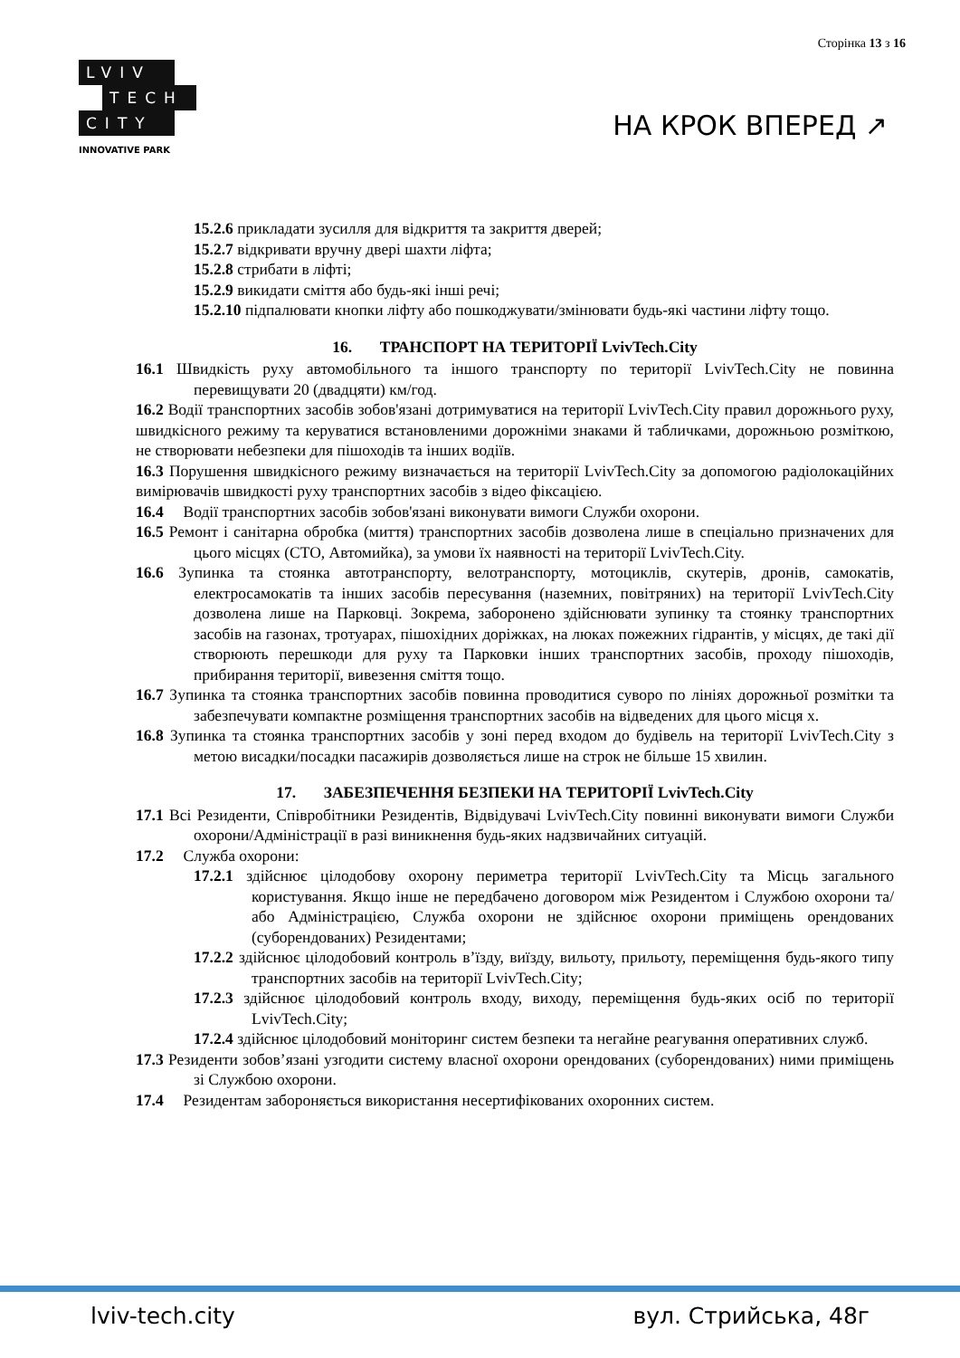Сторінка 13 з 16
LVIV
TECH
CITY
INNOVATIVE PARK
НА КРОК ВПЕРЕД ↗
15.2.6 прикладати зусилля для відкриття та закриття дверей;
15.2.7 відкривати вручну двері шахти ліфта;
15.2.8 стрибати в ліфті;
15.2.9 викидати сміття або будь-які інші речі;
15.2.10 підпалювати кнопки ліфту або пошкоджувати/змінювати будь-які частини ліфту тощо.
16. ТРАНСПОРТ НА ТЕРИТОРІЇ LvivTech.City
16.1 Швидкість руху автомобільного та іншого транспорту по території LvivTech.City не повинна перевищувати 20 (двадцяти) км/год.
16.2 Водії транспортних засобів зобов'язані дотримуватися на території LvivTech.City правил дорожнього руху, швидкісного режиму та керуватися встановленими дорожніми знаками й табличками, дорожньою розміткою, не створювати небезпеки для пішоходів та інших водіїв.
16.3 Порушення швидкісного режиму визначається на території LvivTech.City за допомогою радіолокаційних вимірювачів швидкості руху транспортних засобів з відео фіксацією.
16.4 Водії транспортних засобів зобов'язані виконувати вимоги Служби охорони.
16.5 Ремонт і санітарна обробка (миття) транспортних засобів дозволена лише в спеціально призначених для цього місцях (СТО, Автомийка), за умови їх наявності на території LvivTech.City.
16.6 Зупинка та стоянка автотранспорту, велотранспорту, мотоциклів, скутерів, дронів, самокатів, електросамокатів та інших засобів пересування (наземних, повітряних) на території LvivTech.City дозволена лише на Парковці. Зокрема, заборонено здійснювати зупинку та стоянку транспортних засобів на газонах, тротуарах, пішохідних доріжках, на люках пожежних гідрантів, у місцях, де такі дії створюють перешкоди для руху та Парковки інших транспортних засобів, проходу пішоходів, прибирання території, вивезення сміття тощо.
16.7 Зупинка та стоянка транспортних засобів повинна проводитися суворо по лініях дорожньої розмітки та забезпечувати компактне розміщення транспортних засобів на відведених для цього місця х.
16.8 Зупинка та стоянка транспортних засобів у зоні перед входом до будівель на території LvivTech.City з метою висадки/посадки пасажирів дозволяється лише на строк не більше 15 хвилин.
17. ЗАБЕЗПЕЧЕННЯ БЕЗПЕКИ НА ТЕРИТОРІЇ LvivTech.City
17.1 Всі Резиденти, Співробітники Резидентів, Відвідувачі LvivTech.City повинні виконувати вимоги Служби охорони/Адміністрації в разі виникнення будь-яких надзвичайних ситуацій.
17.2 Служба охорони:
17.2.1 здійснює цілодобову охорону периметра території LvivTech.City та Місць загального користування. Якщо інше не передбачено договором між Резидентом і Службою охорони та/або Адміністрацією, Служба охорони не здійснює охорони приміщень орендованих (суборендованих) Резидентами;
17.2.2 здійснює цілодобовий контроль в’їзду, виїзду, вильоту, прильоту, переміщення будь-якого типу транспортних засобів на території LvivTech.City;
17.2.3 здійснює цілодобовий контроль входу, виходу, переміщення будь-яких осіб по території LvivTech.City;
17.2.4 здійснює цілодобовий моніторинг систем безпеки та негайне реагування оперативних служб.
17.3 Резиденти зобов’язані узгодити систему власної охорони орендованих (суборендованих) ними приміщень зі Службою охорони.
17.4 Резидентам забороняється використання несертифікованих охоронних систем.
lviv-tech.city вул. Стрийська, 48г